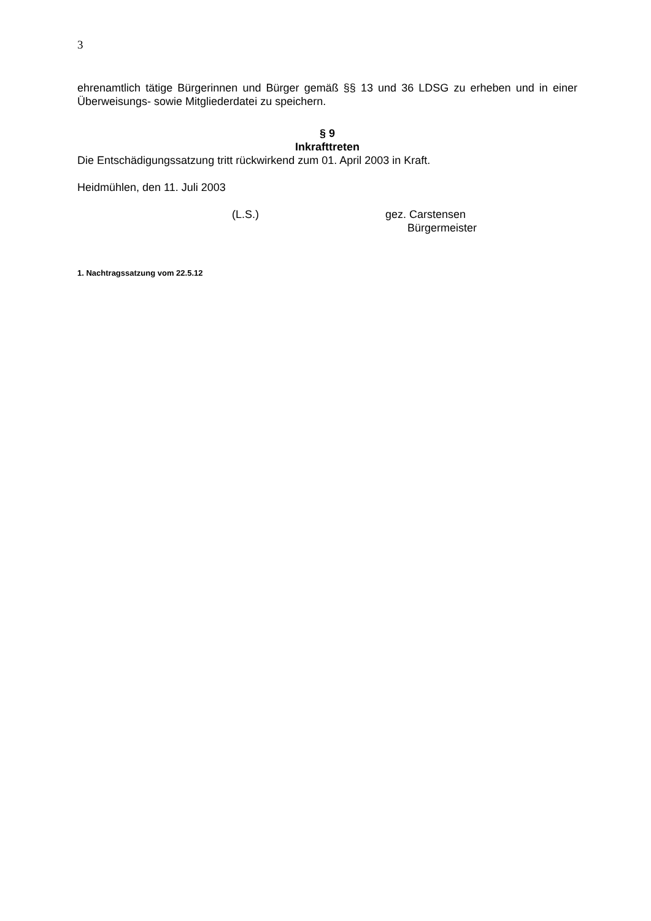3
ehrenamtlich tätige Bürgerinnen und Bürger gemäß §§ 13 und 36 LDSG zu erheben und in einer Überweisungs- sowie Mitgliederdatei zu speichern.
§ 9
Inkrafttreten
Die Entschädigungssatzung tritt rückwirkend zum 01. April 2003 in Kraft.
Heidmühlen, den 11. Juli 2003
(L.S.) gez. Carstensen
Bürgermeister
1. Nachtragssatzung vom 22.5.12